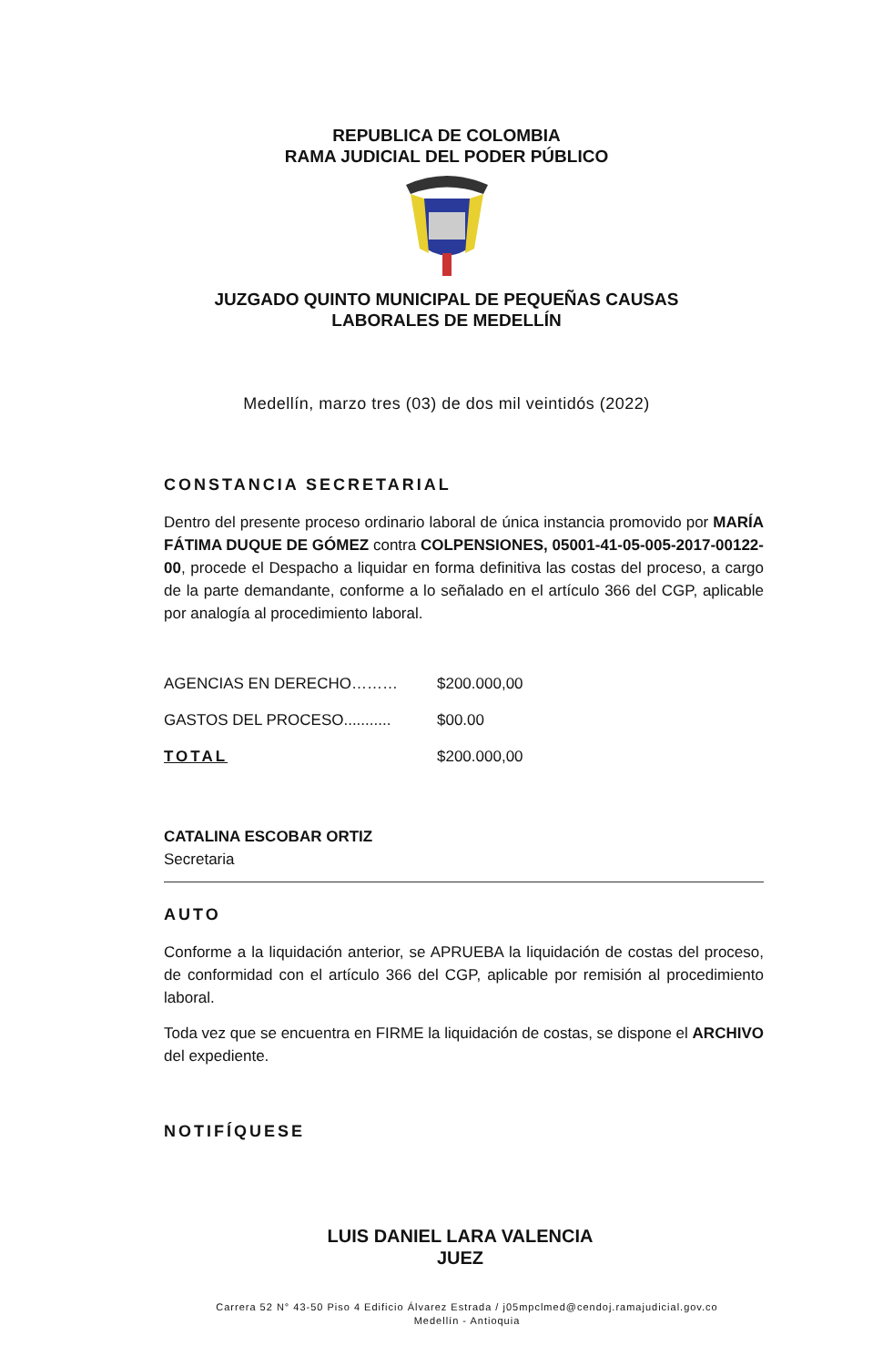REPUBLICA DE COLOMBIA
RAMA JUDICIAL DEL PODER PÚBLICO
JUZGADO QUINTO MUNICIPAL DE PEQUEÑAS CAUSAS
LABORALES DE MEDELLÍN
Medellín, marzo tres (03) de dos mil veintidós (2022)
CONSTANCIA SECRETARIAL
Dentro del presente proceso ordinario laboral de única instancia promovido por MARÍA FÁTIMA DUQUE DE GÓMEZ contra COLPENSIONES, 05001-41-05-005-2017-00122-00, procede el Despacho a liquidar en forma definitiva las costas del proceso, a cargo de la parte demandante, conforme a lo señalado en el artículo 366 del CGP, aplicable por analogía al procedimiento laboral.
| AGENCIAS EN DERECHO……… | $200.000,00 |
| GASTOS DEL PROCESO........... | $00.00 |
| TOTAL | $200.000,00 |
CATALINA ESCOBAR ORTIZ
Secretaria
AUTO
Conforme a la liquidación anterior, se APRUEBA la liquidación de costas del proceso, de conformidad con el artículo 366 del CGP, aplicable por remisión al procedimiento laboral.
Toda vez que se encuentra en FIRME la liquidación de costas, se dispone el ARCHIVO del expediente.
NOTIFÍQUESE
LUIS DANIEL LARA VALENCIA
JUEZ
Carrera 52 N° 43-50 Piso 4 Edificio Álvarez Estrada / j05mpclmed@cendoj.ramajudicial.gov.co
Medellín - Antioquia